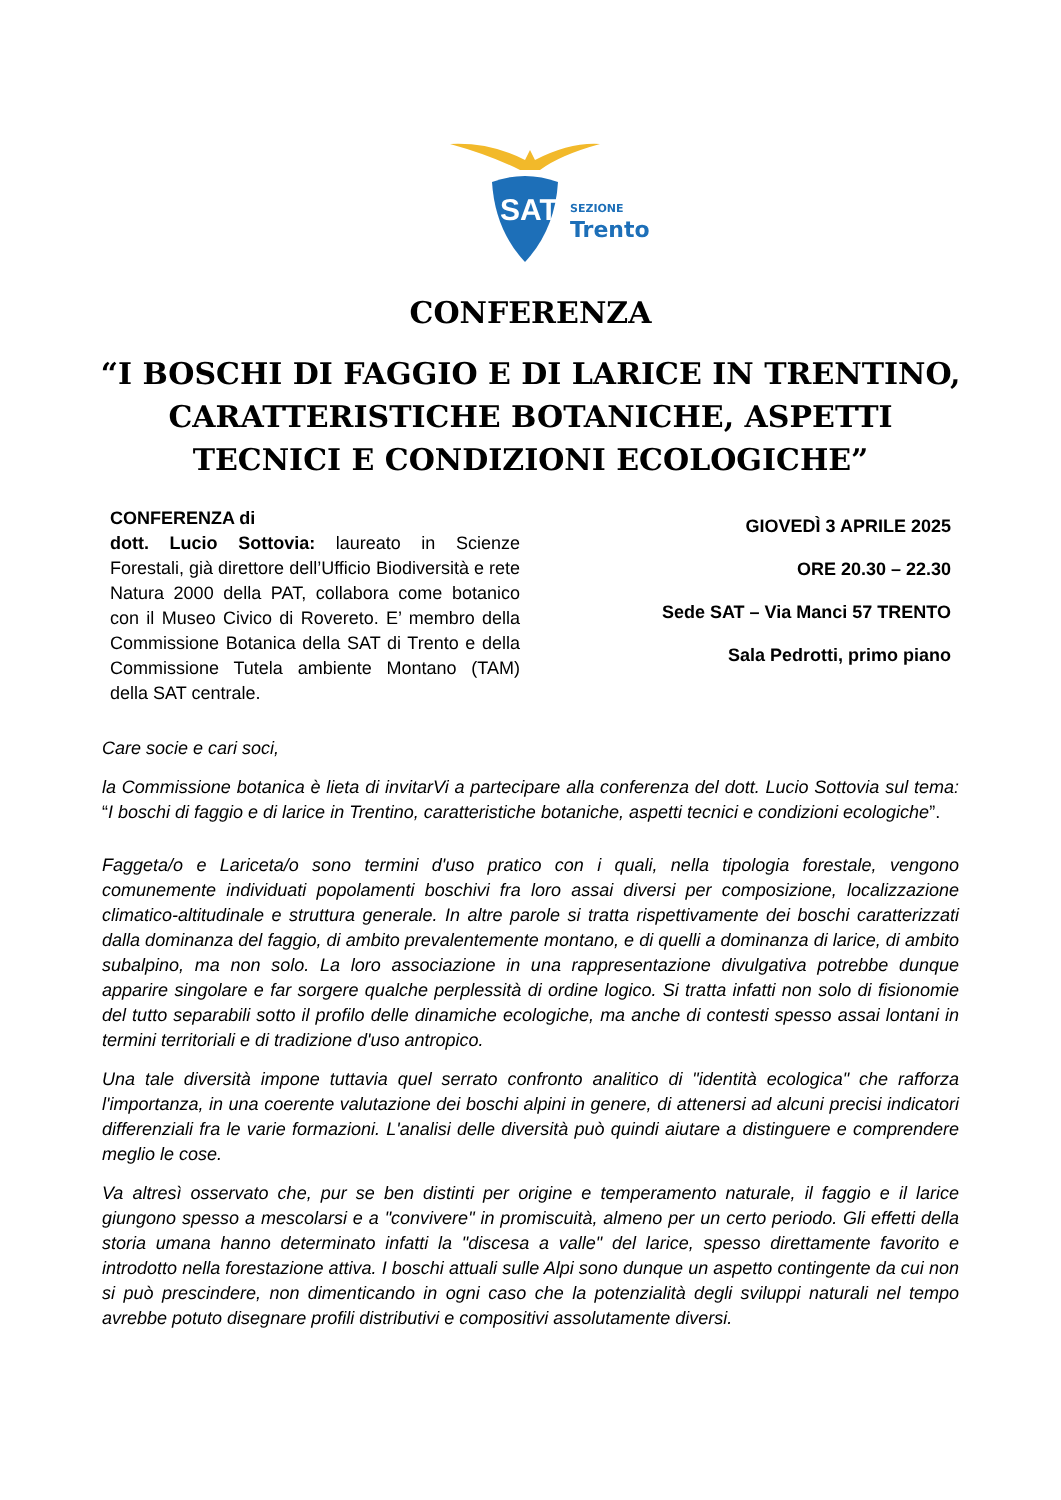SAT
SEZIONE
Trento
CONFERENZA
“I BOSCHI DI FAGGIO E DI LARICE IN TRENTINO,
CARATTERISTICHE BOTANICHE, ASPETTI
TECNICI E CONDIZIONI ECOLOGICHE”
CONFERENZA di
dott. Lucio Sottovia: laureato in Scienze Forestali, già direttore dell’Ufficio Biodiversità e rete Natura 2000 della PAT, collabora come botanico con il Museo Civico di Rovereto. E’ membro della Commissione Botanica della SAT di Trento e della Commissione Tutela ambiente Montano (TAM) della SAT centrale.
GIOVEDÌ 3 APRILE 2025
ORE 20.30 – 22.30
Sede SAT – Via Manci 57 TRENTO
Sala Pedrotti, primo piano
Care socie e cari soci,
la Commissione botanica è lieta di invitarVi a partecipare alla conferenza del dott. Lucio Sottovia sul tema: “I boschi di faggio e di larice in Trentino, caratteristiche botaniche, aspetti tecnici e condizioni ecologiche”.
Faggeta/o e Lariceta/o sono termini d'uso pratico con i quali, nella tipologia forestale, vengono comunemente individuati popolamenti boschivi fra loro assai diversi per composizione, localizzazione climatico-altitudinale e struttura generale. In altre parole si tratta rispettivamente dei boschi caratterizzati dalla dominanza del faggio, di ambito prevalentemente montano, e di quelli a dominanza di larice, di ambito subalpino, ma non solo. La loro associazione in una rappresentazione divulgativa potrebbe dunque apparire singolare e far sorgere qualche perplessità di ordine logico. Si tratta infatti non solo di fisionomie del tutto separabili sotto il profilo delle dinamiche ecologiche, ma anche di contesti spesso assai lontani in termini territoriali e di tradizione d'uso antropico.
Una tale diversità impone tuttavia quel serrato confronto analitico di "identità ecologica" che rafforza l'importanza, in una coerente valutazione dei boschi alpini in genere, di attenersi ad alcuni precisi indicatori differenziali fra le varie formazioni. L'analisi delle diversità può quindi aiutare a distinguere e comprendere meglio le cose.
Va altresì osservato che, pur se ben distinti per origine e temperamento naturale, il faggio e il larice giungono spesso a mescolarsi e a "convivere" in promiscuità, almeno per un certo periodo. Gli effetti della storia umana hanno determinato infatti la "discesa a valle" del larice, spesso direttamente favorito e introdotto nella forestazione attiva. I boschi attuali sulle Alpi sono dunque un aspetto contingente da cui non si può prescindere, non dimenticando in ogni caso che la potenzialità degli sviluppi naturali nel tempo avrebbe potuto disegnare profili distributivi e compositivi assolutamente diversi.